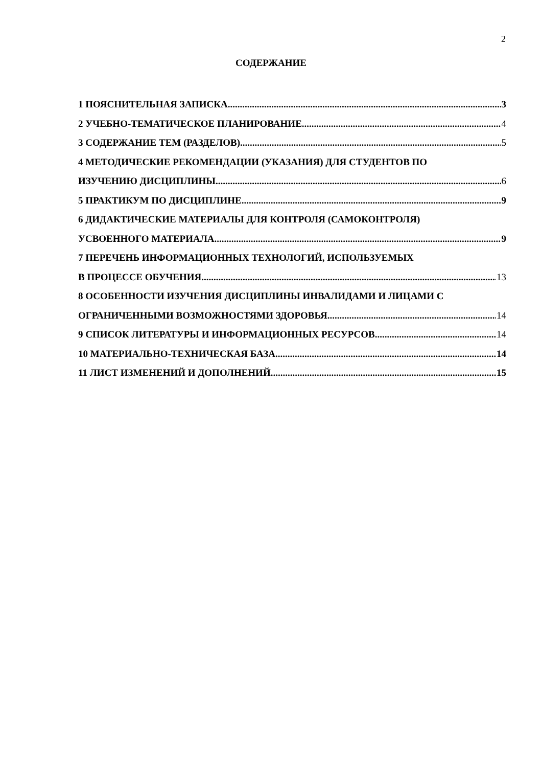2
СОДЕРЖАНИЕ
1 ПОЯСНИТЕЛЬНАЯ ЗАПИСКА 3
2 УЧЕБНО-ТЕМАТИЧЕСКОЕ ПЛАНИРОВАНИЕ 4
3 СОДЕРЖАНИЕ ТЕМ (РАЗДЕЛОВ) 5
4 МЕТОДИЧЕСКИЕ РЕКОМЕНДАЦИИ (УКАЗАНИЯ) ДЛЯ СТУДЕНТОВ ПО
ИЗУЧЕНИЮ ДИСЦИПЛИНЫ 6
5 ПРАКТИКУМ ПО ДИСЦИПЛИНЕ 9
6 ДИДАКТИЧЕСКИЕ МАТЕРИАЛЫ ДЛЯ КОНТРОЛЯ (САМОКОНТРОЛЯ)
УСВОЕННОГО МАТЕРИАЛА 9
7 ПЕРЕЧЕНЬ ИНФОРМАЦИОННЫХ ТЕХНОЛОГИЙ, ИСПОЛЬЗУЕМЫХ
В ПРОЦЕССЕ ОБУЧЕНИЯ 13
8 ОСОБЕННОСТИ ИЗУЧЕНИЯ ДИСЦИПЛИНЫ ИНВАЛИДАМИ И ЛИЦАМИ С
ОГРАНИЧЕННЫМИ ВОЗМОЖНОСТЯМИ ЗДОРОВЬЯ 14
9 СПИСОК ЛИТЕРАТУРЫ И ИНФОРМАЦИОННЫХ РЕСУРСОВ 14
10 МАТЕРИАЛЬНО-ТЕХНИЧЕСКАЯ БАЗА 14
11 ЛИСТ ИЗМЕНЕНИЙ И ДОПОЛНЕНИЙ 15